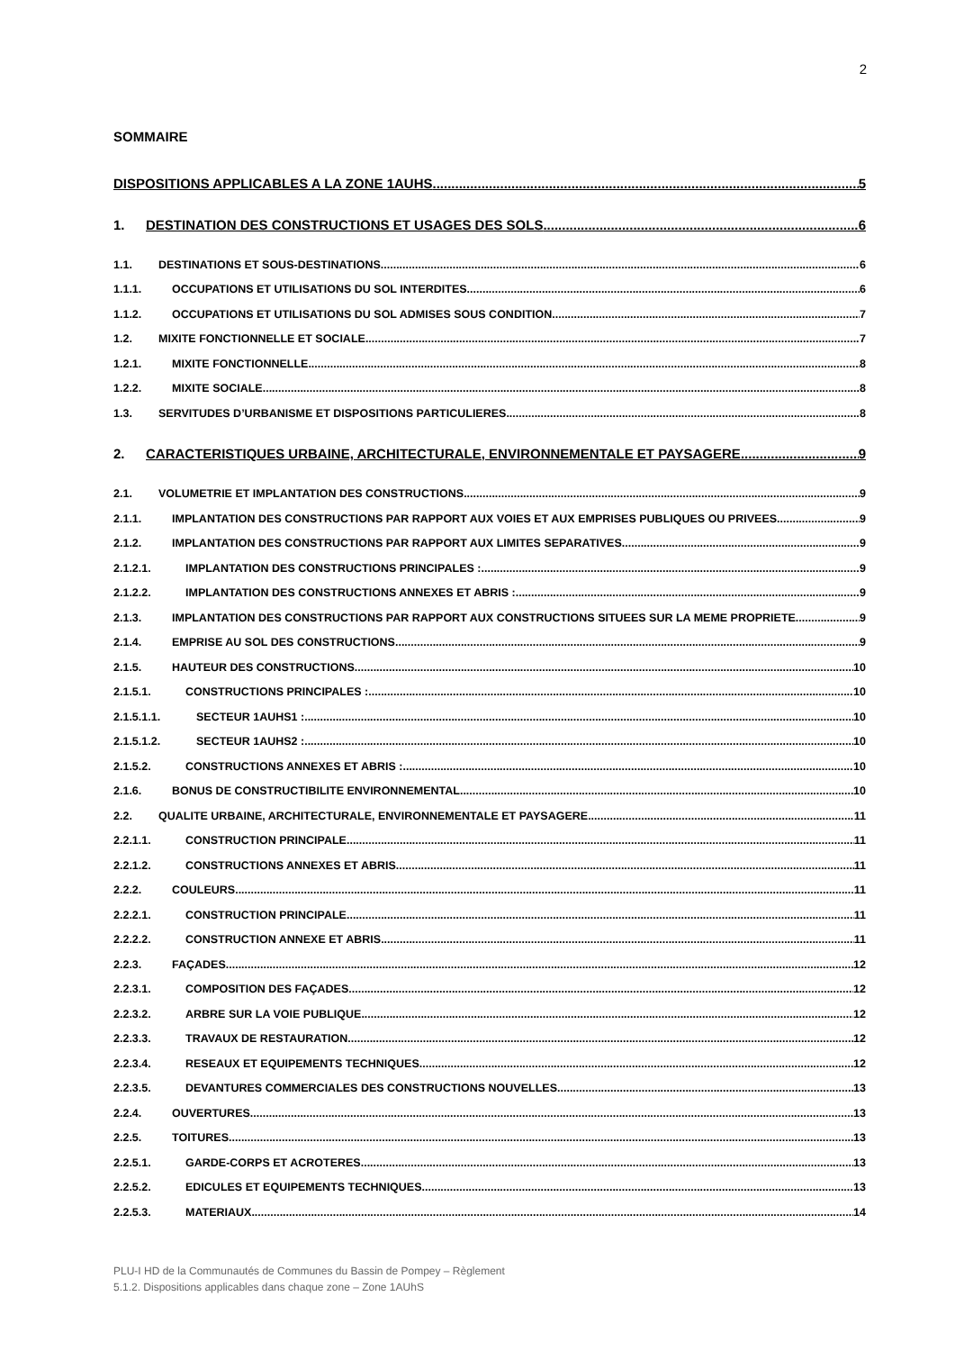2
SOMMAIRE
DISPOSITIONS APPLICABLES A LA ZONE 1AUHS 5
1. DESTINATION DES CONSTRUCTIONS ET USAGES DES SOLS 6
1.1. DESTINATIONS ET SOUS-DESTINATIONS 6
1.1.1. OCCUPATIONS ET UTILISATIONS DU SOL INTERDITES 6
1.1.2. OCCUPATIONS ET UTILISATIONS DU SOL ADMISES SOUS CONDITION 7
1.2. MIXITE FONCTIONNELLE ET SOCIALE 7
1.2.1. MIXITE FONCTIONNELLE 8
1.2.2. MIXITE SOCIALE 8
1.3. SERVITUDES D’URBANISME ET DISPOSITIONS PARTICULIERES 8
2. CARACTERISTIQUES URBAINE, ARCHITECTURALE, ENVIRONNEMENTALE ET PAYSAGERE 9
2.1. VOLUMETRIE ET IMPLANTATION DES CONSTRUCTIONS 9
2.1.1. IMPLANTATION DES CONSTRUCTIONS PAR RAPPORT AUX VOIES ET AUX EMPRISES PUBLIQUES OU PRIVEES 9
2.1.2. IMPLANTATION DES CONSTRUCTIONS PAR RAPPORT AUX LIMITES SEPARATIVES 9
2.1.2.1. IMPLANTATION DES CONSTRUCTIONS PRINCIPALES : 9
2.1.2.2. IMPLANTATION DES CONSTRUCTIONS ANNEXES ET ABRIS : 9
2.1.3. IMPLANTATION DES CONSTRUCTIONS PAR RAPPORT AUX CONSTRUCTIONS SITUEES SUR LA MEME PROPRIETE 9
2.1.4. EMPRISE AU SOL DES CONSTRUCTIONS 9
2.1.5. HAUTEUR DES CONSTRUCTIONS 10
2.1.5.1. CONSTRUCTIONS PRINCIPALES : 10
2.1.5.1.1. SECTEUR 1AUHS1 : 10
2.1.5.1.2. SECTEUR 1AUHS2 : 10
2.1.5.2. CONSTRUCTIONS ANNEXES ET ABRIS : 10
2.1.6. BONUS DE CONSTRUCTIBILITE ENVIRONNEMENTAL 10
2.2. QUALITE URBAINE, ARCHITECTURALE, ENVIRONNEMENTALE ET PAYSAGERE 11
2.2.1.1. CONSTRUCTION PRINCIPALE 11
2.2.1.2. CONSTRUCTIONS ANNEXES ET ABRIS 11
2.2.2. COULEURS 11
2.2.2.1. CONSTRUCTION PRINCIPALE 11
2.2.2.2. CONSTRUCTION ANNEXE ET ABRIS 11
2.2.3. FAÇADES 12
2.2.3.1. COMPOSITION DES FAÇADES 12
2.2.3.2. ARBRE SUR LA VOIE PUBLIQUE 12
2.2.3.3. TRAVAUX DE RESTAURATION 12
2.2.3.4. RESEAUX ET EQUIPEMENTS TECHNIQUES 12
2.2.3.5. DEVANTURES COMMERCIALES DES CONSTRUCTIONS NOUVELLES 13
2.2.4. OUVERTURES 13
2.2.5. TOITURES 13
2.2.5.1. GARDE-CORPS ET ACROTERES 13
2.2.5.2. EDICULES ET EQUIPEMENTS TECHNIQUES 13
2.2.5.3. MATERIAUX 14
PLU-I HD de la Communautés de Communes du Bassin de Pompey – Règlement
5.1.2. Dispositions applicables dans chaque zone – Zone 1AUhS